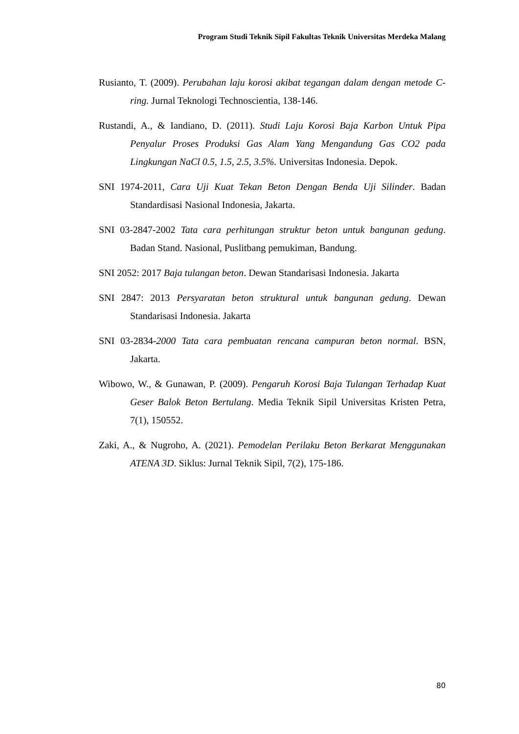Program Studi Teknik Sipil Fakultas Teknik Universitas Merdeka Malang
Rusianto, T. (2009). Perubahan laju korosi akibat tegangan dalam dengan metode C-ring. Jurnal Teknologi Technoscientia, 138-146.
Rustandi, A., & Iandiano, D. (2011). Studi Laju Korosi Baja Karbon Untuk Pipa Penyalur Proses Produksi Gas Alam Yang Mengandung Gas CO2 pada Lingkungan NaCl 0.5, 1.5, 2.5, 3.5%. Universitas Indonesia. Depok.
SNI 1974-2011, Cara Uji Kuat Tekan Beton Dengan Benda Uji Silinder. Badan Standardisasi Nasional Indonesia, Jakarta.
SNI 03-2847-2002 Tata cara perhitungan struktur beton untuk bangunan gedung. Badan Stand. Nasional, Puslitbang pemukiman, Bandung.
SNI 2052: 2017 Baja tulangan beton. Dewan Standarisasi Indonesia. Jakarta
SNI 2847: 2013 Persyaratan beton struktural untuk bangunan gedung. Dewan Standarisasi Indonesia. Jakarta
SNI 03-2834-2000 Tata cara pembuatan rencana campuran beton normal. BSN, Jakarta.
Wibowo, W., & Gunawan, P. (2009). Pengaruh Korosi Baja Tulangan Terhadap Kuat Geser Balok Beton Bertulang. Media Teknik Sipil Universitas Kristen Petra, 7(1), 150552.
Zaki, A., & Nugroho, A. (2021). Pemodelan Perilaku Beton Berkarat Menggunakan ATENA 3D. Siklus: Jurnal Teknik Sipil, 7(2), 175-186.
80